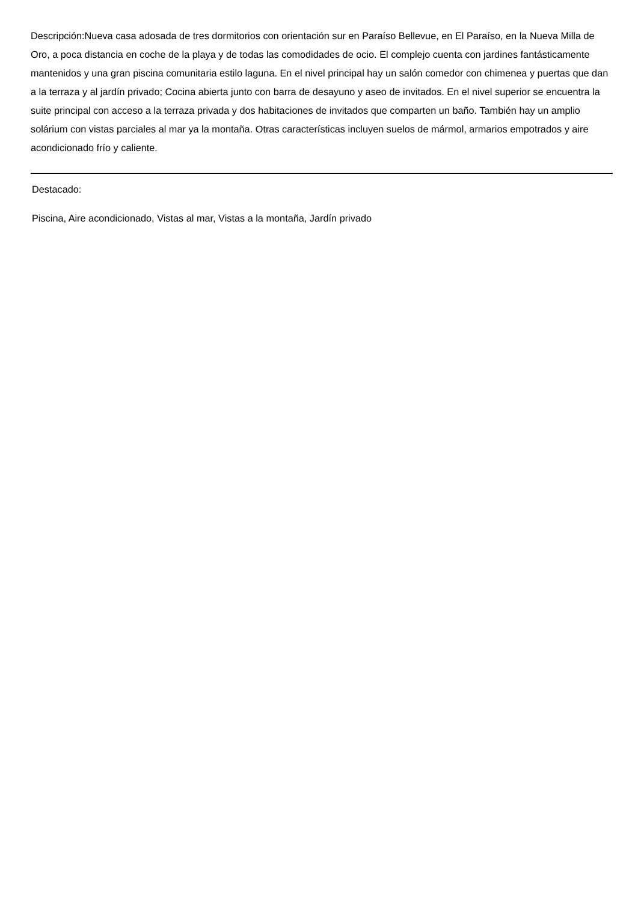Descripción:Nueva casa adosada de tres dormitorios con orientación sur en Paraíso Bellevue, en El Paraíso, en la Nueva Milla de Oro, a poca distancia en coche de la playa y de todas las comodidades de ocio. El complejo cuenta con jardines fantásticamente mantenidos y una gran piscina comunitaria estilo laguna. En el nivel principal hay un salón comedor con chimenea y puertas que dan a la terraza y al jardín privado; Cocina abierta junto con barra de desayuno y aseo de invitados. En el nivel superior se encuentra la suite principal con acceso a la terraza privada y dos habitaciones de invitados que comparten un baño. También hay un amplio solárium con vistas parciales al mar ya la montaña. Otras características incluyen suelos de mármol, armarios empotrados y aire acondicionado frío y caliente.
Destacado:
Piscina, Aire acondicionado, Vistas al mar, Vistas a la montaña, Jardín privado